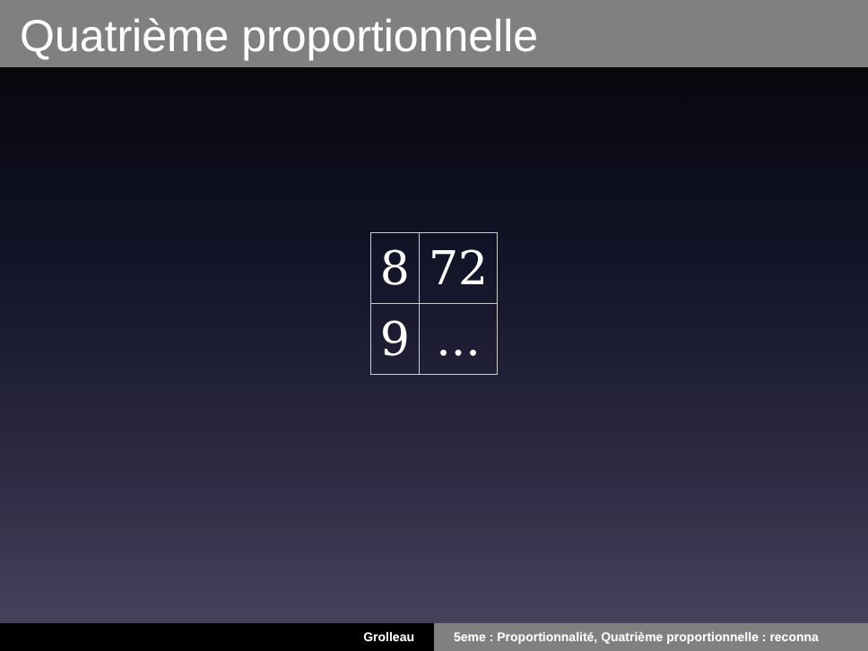Quatrième proportionnelle
| 8 | 72 |
| 9 | ... |
Grolleau 5eme : Proportionnalité, Quatrième proportionnelle : reconna